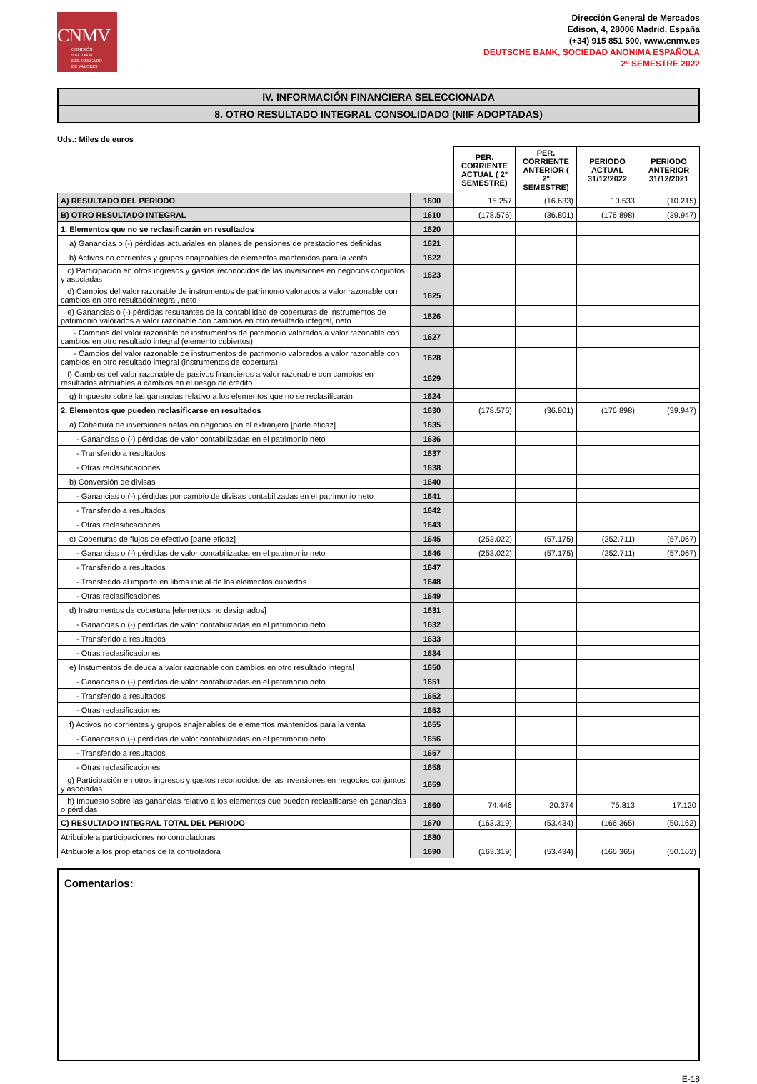CNMV
COMISIÓN
NACIONAL
DEL MERCADO
DE VALORES
Dirección General de Mercados
Edison, 4, 28006 Madrid, España
(+34) 915 851 500, www.cnmv.es
DEUTSCHE BANK, SOCIEDAD ANONIMA ESPAÑOLA
2º SEMESTRE 2022
IV. INFORMACIÓN FINANCIERA SELECCIONADA
8. OTRO RESULTADO INTEGRAL CONSOLIDADO (NIIF ADOPTADAS)
Uds.: Miles de euros
| | | PER. CORRIENTE ACTUAL ( 2º SEMESTRE) | PER. CORRIENTE ANTERIOR ( 2º SEMESTRE) | PERIODO ACTUAL 31/12/2022 | PERIODO ANTERIOR 31/12/2021 |
| A) RESULTADO DEL PERIODO | 1600 | 15.257 | (16.633) | 10.533 | (10.215) |
| B) OTRO RESULTADO INTEGRAL | 1610 | (178.576) | (36.801) | (176.898) | (39.947) |
| 1. Elementos que no se reclasificarán en resultados | 1620 | | | | |
| a) Ganancias o (-) pérdidas actuariales en planes de pensiones de prestaciones definidas | 1621 | | | | |
| b) Activos no corrientes y grupos enajenables de elementos mantenidos para la venta | 1622 | | | | |
| c) Participación en otros ingresos y gastos reconocidos de las inversiones en negocios conjuntos y asociadas | 1623 | | | | |
| d) Cambios del valor razonable de instrumentos de patrimonio valorados a valor razonable con cambios en otro resultadointegral, neto | 1625 | | | | |
| e) Ganancias o (-) pérdidas resultantes de la contabilidad de coberturas de instrumentos de patrimonio valorados a valor razonable con cambios en otro resultado integral, neto | 1626 | | | | |
| - Cambios del valor razonable de instrumentos de patrimonio valorados a valor razonable con cambios en otro resultado integral (elemento cubiertos) | 1627 | | | | |
| - Cambios del valor razonable de instrumentos de patrimonio valorados a valor razonable con cambios en otro resultado integral (instrumentos de cobertura) | 1628 | | | | |
| f) Cambios del valor razonable de pasivos financieros a valor razonable con cambios en resultados atribuibles a cambios en el riesgo de crédito | 1629 | | | | |
| g) Impuesto sobre las ganancias relativo a los elementos que no se reclasificarán | 1624 | | | | |
| 2. Elementos que pueden reclasificarse en resultados | 1630 | (178.576) | (36.801) | (176.898) | (39.947) |
| a) Cobertura de inversiones netas en negocios en el extranjero [parte eficaz] | 1635 | | | | |
| - Ganancias o (-) pérdidas de valor contabilizadas en el patrimonio neto | 1636 | | | | |
| - Transferido a resultados | 1637 | | | | |
| - Otras reclasificaciones | 1638 | | | | |
| b) Conversión de divisas | 1640 | | | | |
| - Ganancias o (-) pérdidas por cambio de divisas contabilizadas en el patrimonio neto | 1641 | | | | |
| - Transferido a resultados | 1642 | | | | |
| - Otras reclasificaciones | 1643 | | | | |
| c) Coberturas de flujos de efectivo [parte eficaz] | 1645 | (253.022) | (57.175) | (252.711) | (57.067) |
| - Ganancias o (-) pérdidas de valor contabilizadas en el patrimonio neto | 1646 | (253.022) | (57.175) | (252.711) | (57.067) |
| - Transferido a resultados | 1647 | | | | |
| - Transferido al importe en libros inicial de los elementos cubiertos | 1648 | | | | |
| - Otras reclasificaciones | 1649 | | | | |
| d) Instrumentos de cobertura [elementos no designados] | 1631 | | | | |
| - Ganancias o (-) pérdidas de valor contabilizadas en el patrimonio neto | 1632 | | | | |
| - Transferido a resultados | 1633 | | | | |
| - Otras reclasificaciones | 1634 | | | | |
| e) Instumentos de deuda a valor razonable con cambios en otro resultado integral | 1650 | | | | |
| - Ganancias o (-) pérdidas de valor contabilizadas en el patrimonio neto | 1651 | | | | |
| - Transferido a resultados | 1652 | | | | |
| - Otras reclasificaciones | 1653 | | | | |
| f) Activos no corrientes y grupos enajenables de elementos mantenidos para la venta | 1655 | | | | |
| - Ganancias o (-) pérdidas de valor contabilizadas en el patrimonio neto | 1656 | | | | |
| - Transferido a resultados | 1657 | | | | |
| - Otras reclasificaciones | 1658 | | | | |
| g) Participación en otros ingresos y gastos reconocidos de las inversiones en negocios conjuntos y asociadas | 1659 | | | | |
| h) Impuesto sobre las ganancias relativo a los elementos que pueden reclasificarse en ganancias o pérdidas | 1660 | 74.446 | 20.374 | 75.813 | 17.120 |
| C) RESULTADO INTEGRAL TOTAL DEL PERIODO | 1670 | (163.319) | (53.434) | (166.365) | (50.162) |
| Atribuible a participaciones no controladoras | 1680 | | | | |
| Atribuible a los propietarios de la controladora | 1690 | (163.319) | (53.434) | (166.365) | (50.162) |
Comentarios:
E-18